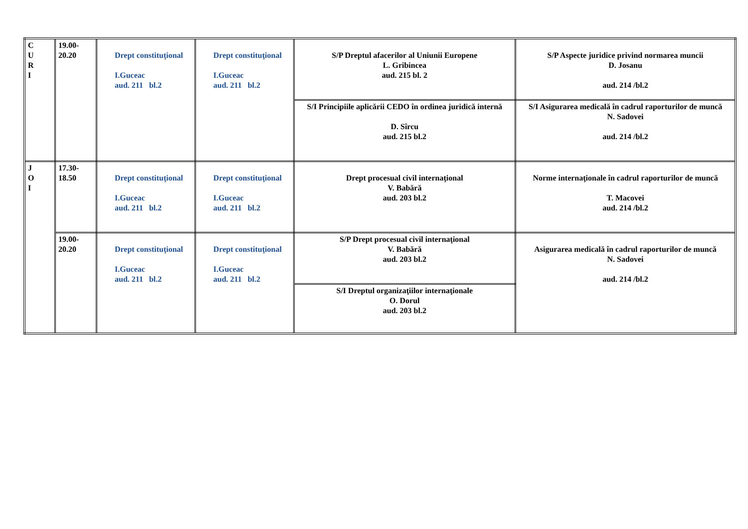| C U R I | 19.00- 20.20 | Drept constituţional I.Guceac aud. 211 bl.2 | Drept constituţional I.Guceac aud. 211 bl.2 | S/P Dreptul afacerilor al Uniunii Europene L. Gribincea aud. 215 bl. 2 | S/P Aspecte juridice privind normarea muncii D. Josanu aud. 214 /bl.2 |
| | | | | S/I Principiile aplicării CEDO în ordinea juridică internă D. Sîrcu aud. 215 bl.2 | S/I Asigurarea medicală în cadrul raporturilor de muncă N. Sadovei aud. 214 /bl.2 |
| J O I | 17.30- 18.50 | Drept constituţional I.Guceac aud. 211 bl.2 | Drept constituţional I.Guceac aud. 211 bl.2 | Drept procesual civil internaţional V. Babără aud. 203 bl.2 | Norme internaţionale în cadrul raporturilor de muncă T. Macovei aud. 214 /bl.2 |
| | 19.00- 20.20 | Drept constituţional I.Guceac aud. 211 bl.2 | Drept constituţional I.Guceac aud. 211 bl.2 | S/P Drept procesual civil internaţional V. Babără aud. 203 bl.2 | Asigurarea medicală în cadrul raporturilor de muncă N. Sadovei aud. 214 /bl.2 |
| | | | | S/I Dreptul organizaţiilor internaţionale O. Dorul aud. 203 bl.2 | |